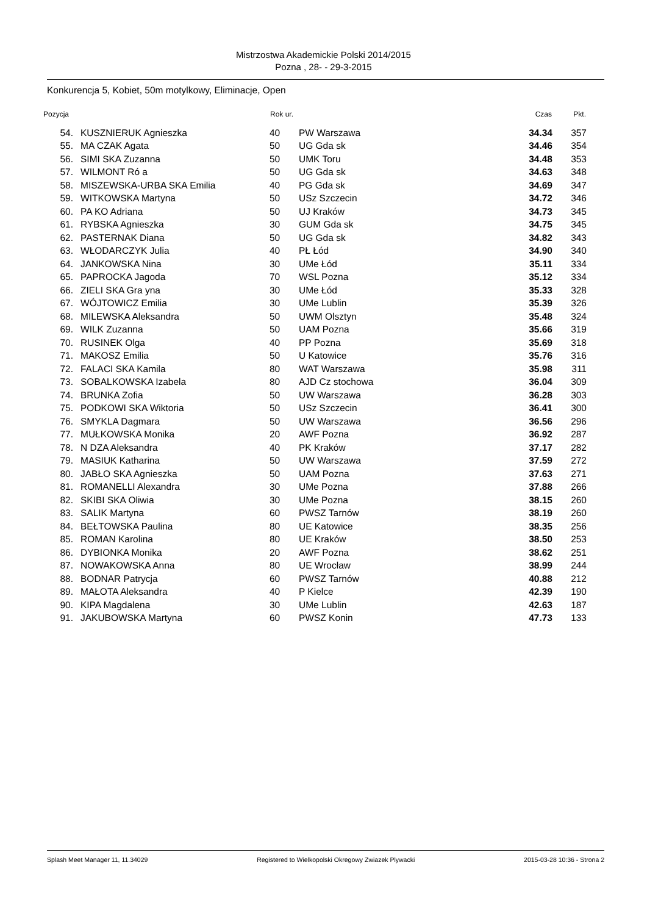Mistrzostwa Akademickie Polski 2014/2015
Pozna , 28- - 29-3-2015
Konkurencja 5, Kobiet, 50m motylkowy, Eliminacje, Open
| Pozycja | | Rok ur. | | Czas | Pkt. |
| --- | --- | --- | --- | --- | --- |
| 54. | KUSZNIERUK Agnieszka | 40 | PW Warszawa | 34.34 | 357 |
| 55. | MA CZAK Agata | 50 | UG Gda sk | 34.46 | 354 |
| 56. | SIMI SKA Zuzanna | 50 | UMK Toru | 34.48 | 353 |
| 57. | WILMONT Ró a | 50 | UG Gda sk | 34.63 | 348 |
| 58. | MISZEWSKA-URBA SKA Emilia | 40 | PG Gda sk | 34.69 | 347 |
| 59. | WITKOWSKA Martyna | 50 | USz Szczecin | 34.72 | 346 |
| 60. | PA KO Adriana | 50 | UJ Kraków | 34.73 | 345 |
| 61. | RYBSKA Agnieszka | 30 | GUM Gda sk | 34.75 | 345 |
| 62. | PASTERNAK Diana | 50 | UG Gda sk | 34.82 | 343 |
| 63. | WŁODARCZYK Julia | 40 | PŁ Łód | 34.90 | 340 |
| 64. | JANKOWSKA Nina | 30 | UMe Łód | 35.11 | 334 |
| 65. | PAPROCKA Jagoda | 70 | WSL Pozna | 35.12 | 334 |
| 66. | ZIELI SKA Gra yna | 30 | UMe Łód | 35.33 | 328 |
| 67. | WÓJTOWICZ Emilia | 30 | UMe Lublin | 35.39 | 326 |
| 68. | MILEWSKA Aleksandra | 50 | UWM Olsztyn | 35.48 | 324 |
| 69. | WILK Zuzanna | 50 | UAM Pozna | 35.66 | 319 |
| 70. | RUSINEK Olga | 40 | PP Pozna | 35.69 | 318 |
| 71. | MAKOSZ Emilia | 50 | U Katowice | 35.76 | 316 |
| 72. | FALACI SKA Kamila | 80 | WAT Warszawa | 35.98 | 311 |
| 73. | SOBALKOWSKA Izabela | 80 | AJD Cz stochowa | 36.04 | 309 |
| 74. | BRUNKA Zofia | 50 | UW Warszawa | 36.28 | 303 |
| 75. | PODKOWI SKA Wiktoria | 50 | USz Szczecin | 36.41 | 300 |
| 76. | SMYKLA Dagmara | 50 | UW Warszawa | 36.56 | 296 |
| 77. | MUŁKOWSKA Monika | 20 | AWF Pozna | 36.92 | 287 |
| 78. | N DZA Aleksandra | 40 | PK Kraków | 37.17 | 282 |
| 79. | MASIUK Katharina | 50 | UW Warszawa | 37.59 | 272 |
| 80. | JABŁO SKA Agnieszka | 50 | UAM Pozna | 37.63 | 271 |
| 81. | ROMANELLI Alexandra | 30 | UMe Pozna | 37.88 | 266 |
| 82. | SKIBI SKA Oliwia | 30 | UMe Pozna | 38.15 | 260 |
| 83. | SALIK Martyna | 60 | PWSZ Tarnów | 38.19 | 260 |
| 84. | BEŁTOWSKA Paulina | 80 | UE Katowice | 38.35 | 256 |
| 85. | ROMAN Karolina | 80 | UE Kraków | 38.50 | 253 |
| 86. | DYBIONKA Monika | 20 | AWF Pozna | 38.62 | 251 |
| 87. | NOWAKOWSKA Anna | 80 | UE Wrocław | 38.99 | 244 |
| 88. | BODNAR Patrycja | 60 | PWSZ Tarnów | 40.88 | 212 |
| 89. | MAŁOTA Aleksandra | 40 | P Kielce | 42.39 | 190 |
| 90. | KIPA Magdalena | 30 | UMe Lublin | 42.63 | 187 |
| 91. | JAKUBOWSKA Martyna | 60 | PWSZ Konin | 47.73 | 133 |
Splash Meet Manager 11, 11.34029 Registered to Wielkopolski Okregowy Zwiazek Plywacki 2015-03-28 10:36 - Strona 2